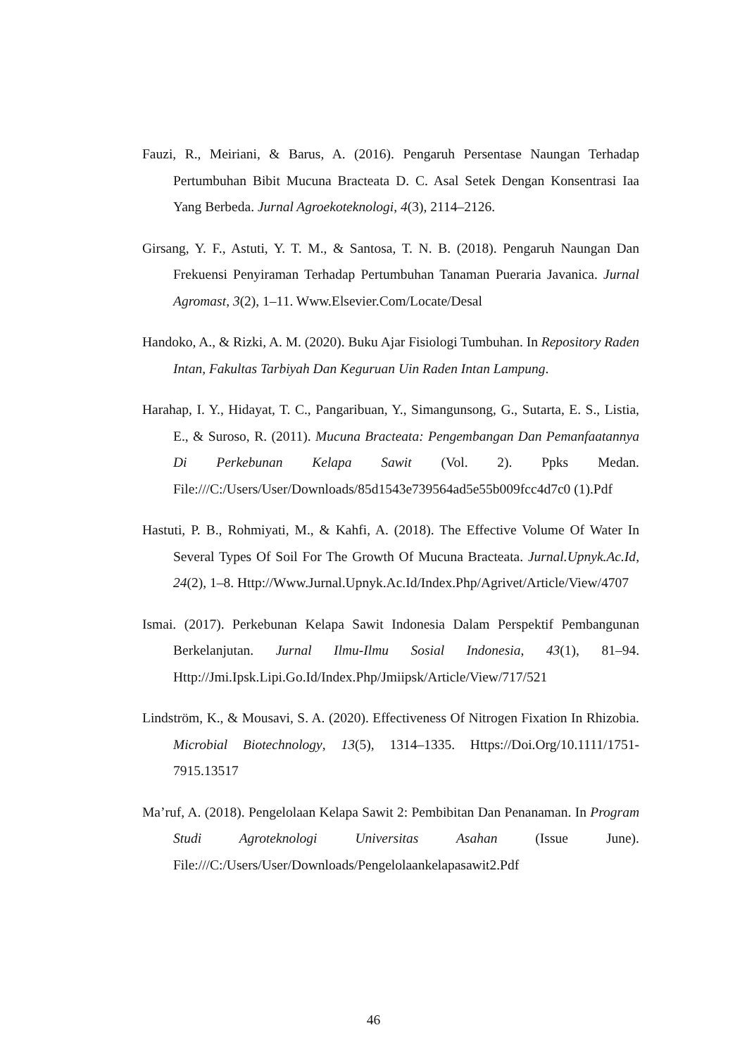Fauzi, R., Meiriani, & Barus, A. (2016). Pengaruh Persentase Naungan Terhadap Pertumbuhan Bibit Mucuna Bracteata D. C. Asal Setek Dengan Konsentrasi Iaa Yang Berbeda. Jurnal Agroekoteknologi, 4(3), 2114–2126.
Girsang, Y. F., Astuti, Y. T. M., & Santosa, T. N. B. (2018). Pengaruh Naungan Dan Frekuensi Penyiraman Terhadap Pertumbuhan Tanaman Pueraria Javanica. Jurnal Agromast, 3(2), 1–11. Www.Elsevier.Com/Locate/Desal
Handoko, A., & Rizki, A. M. (2020). Buku Ajar Fisiologi Tumbuhan. In Repository Raden Intan, Fakultas Tarbiyah Dan Keguruan Uin Raden Intan Lampung.
Harahap, I. Y., Hidayat, T. C., Pangaribuan, Y., Simangunsong, G., Sutarta, E. S., Listia, E., & Suroso, R. (2011). Mucuna Bracteata: Pengembangan Dan Pemanfaatannya Di Perkebunan Kelapa Sawit (Vol. 2). Ppks Medan. File:///C:/Users/User/Downloads/85d1543e739564ad5e55b009fcc4d7c0 (1).Pdf
Hastuti, P. B., Rohmiyati, M., & Kahfi, A. (2018). The Effective Volume Of Water In Several Types Of Soil For The Growth Of Mucuna Bracteata. Jurnal.Upnyk.Ac.Id, 24(2), 1–8. Http://Www.Jurnal.Upnyk.Ac.Id/Index.Php/Agrivet/Article/View/4707
Ismai. (2017). Perkebunan Kelapa Sawit Indonesia Dalam Perspektif Pembangunan Berkelanjutan. Jurnal Ilmu-Ilmu Sosial Indonesia, 43(1), 81–94. Http://Jmi.Ipsk.Lipi.Go.Id/Index.Php/Jmiipsk/Article/View/717/521
Lindström, K., & Mousavi, S. A. (2020). Effectiveness Of Nitrogen Fixation In Rhizobia. Microbial Biotechnology, 13(5), 1314–1335. Https://Doi.Org/10.1111/1751-7915.13517
Ma’ruf, A. (2018). Pengelolaan Kelapa Sawit 2: Pembibitan Dan Penanaman. In Program Studi Agroteknologi Universitas Asahan (Issue June). File:///C:/Users/User/Downloads/Pengelolaankelapasawit2.Pdf
46